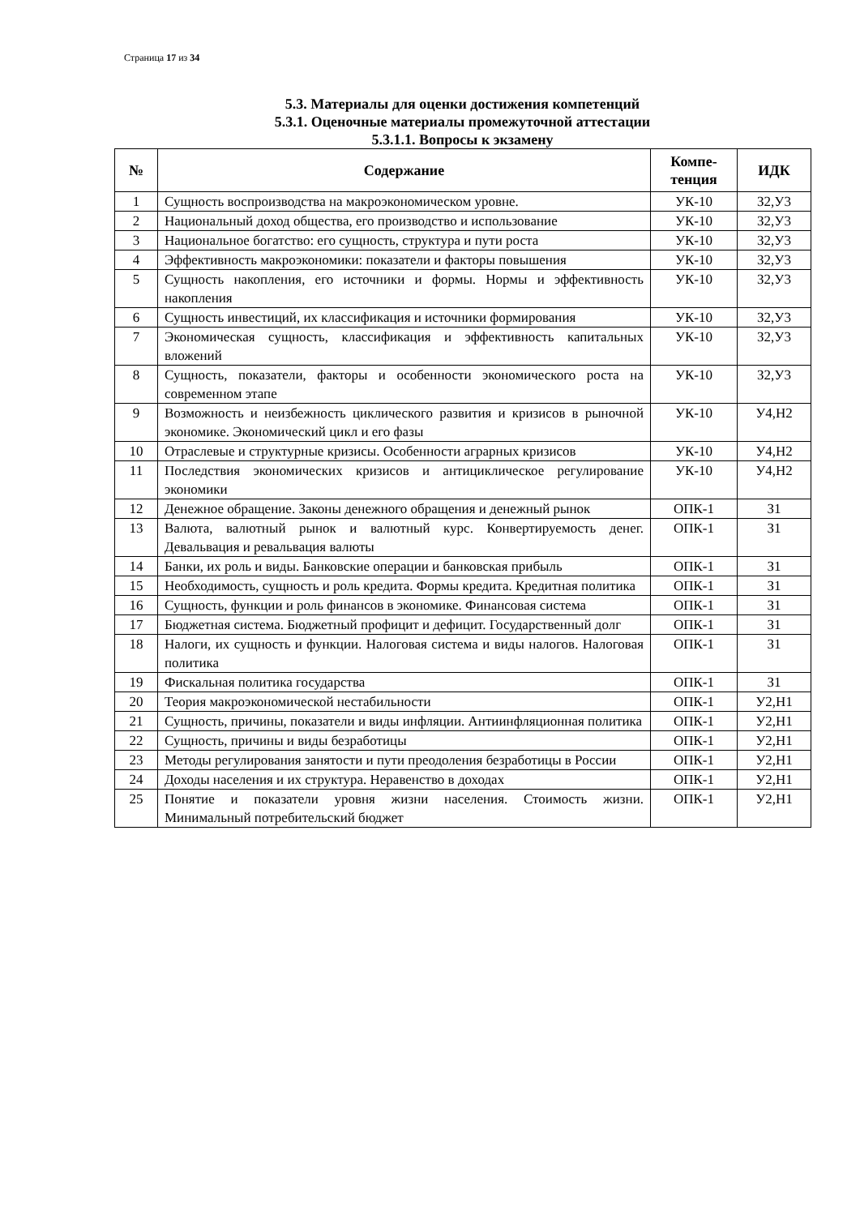Страница 17 из 34
5.3. Материалы для оценки достижения компетенций
5.3.1. Оценочные материалы промежуточной аттестации
5.3.1.1. Вопросы к экзамену
| № | Содержание | Компе- тенция | ИДК |
| --- | --- | --- | --- |
| 1 | Сущность воспроизводства на макроэкономическом уровне. | УК-10 | З2,У3 |
| 2 | Национальный доход общества, его производство и использование | УК-10 | З2,У3 |
| 3 | Национальное богатство: его сущность, структура и пути роста | УК-10 | З2,У3 |
| 4 | Эффективность макроэкономики: показатели и факторы повышения | УК-10 | З2,У3 |
| 5 | Сущность накопления, его источники и формы. Нормы и эффективность накопления | УК-10 | З2,У3 |
| 6 | Сущность инвестиций, их классификация и источники формирования | УК-10 | З2,У3 |
| 7 | Экономическая сущность, классификация и эффективность капитальных вложений | УК-10 | З2,У3 |
| 8 | Сущность, показатели, факторы и особенности экономического роста на современном этапе | УК-10 | З2,У3 |
| 9 | Возможность и неизбежность циклического развития и кризисов в рыночной экономике. Экономический цикл и его фазы | УК-10 | У4,Н2 |
| 10 | Отраслевые и структурные кризисы. Особенности аграрных кризисов | УК-10 | У4,Н2 |
| 11 | Последствия экономических кризисов и антициклическое регулирование экономики | УК-10 | У4,Н2 |
| 12 | Денежное обращение. Законы денежного обращения и денежный рынок | ОПК-1 | З1 |
| 13 | Валюта, валютный рынок и валютный курс. Конвертируемость денег. Девальвация и ревальвация валюты | ОПК-1 | З1 |
| 14 | Банки, их роль и виды. Банковские операции и банковская прибыль | ОПК-1 | З1 |
| 15 | Необходимость, сущность и роль кредита. Формы кредита. Кредитная политика | ОПК-1 | З1 |
| 16 | Сущность, функции и роль финансов в экономике. Финансовая система | ОПК-1 | З1 |
| 17 | Бюджетная система. Бюджетный профицит и дефицит. Государственный долг | ОПК-1 | З1 |
| 18 | Налоги, их сущность и функции. Налоговая система и виды налогов. Налоговая политика | ОПК-1 | З1 |
| 19 | Фискальная политика государства | ОПК-1 | З1 |
| 20 | Теория макроэкономической нестабильности | ОПК-1 | У2,Н1 |
| 21 | Сущность, причины, показатели и виды инфляции. Антиинфляционная политика | ОПК-1 | У2,Н1 |
| 22 | Сущность, причины и виды безработицы | ОПК-1 | У2,Н1 |
| 23 | Методы регулирования занятости и пути преодоления безработицы в России | ОПК-1 | У2,Н1 |
| 24 | Доходы населения и их структура. Неравенство в доходах | ОПК-1 | У2,Н1 |
| 25 | Понятие и показатели уровня жизни населения. Стоимость жизни. Минимальный потребительский бюджет | ОПК-1 | У2,Н1 |